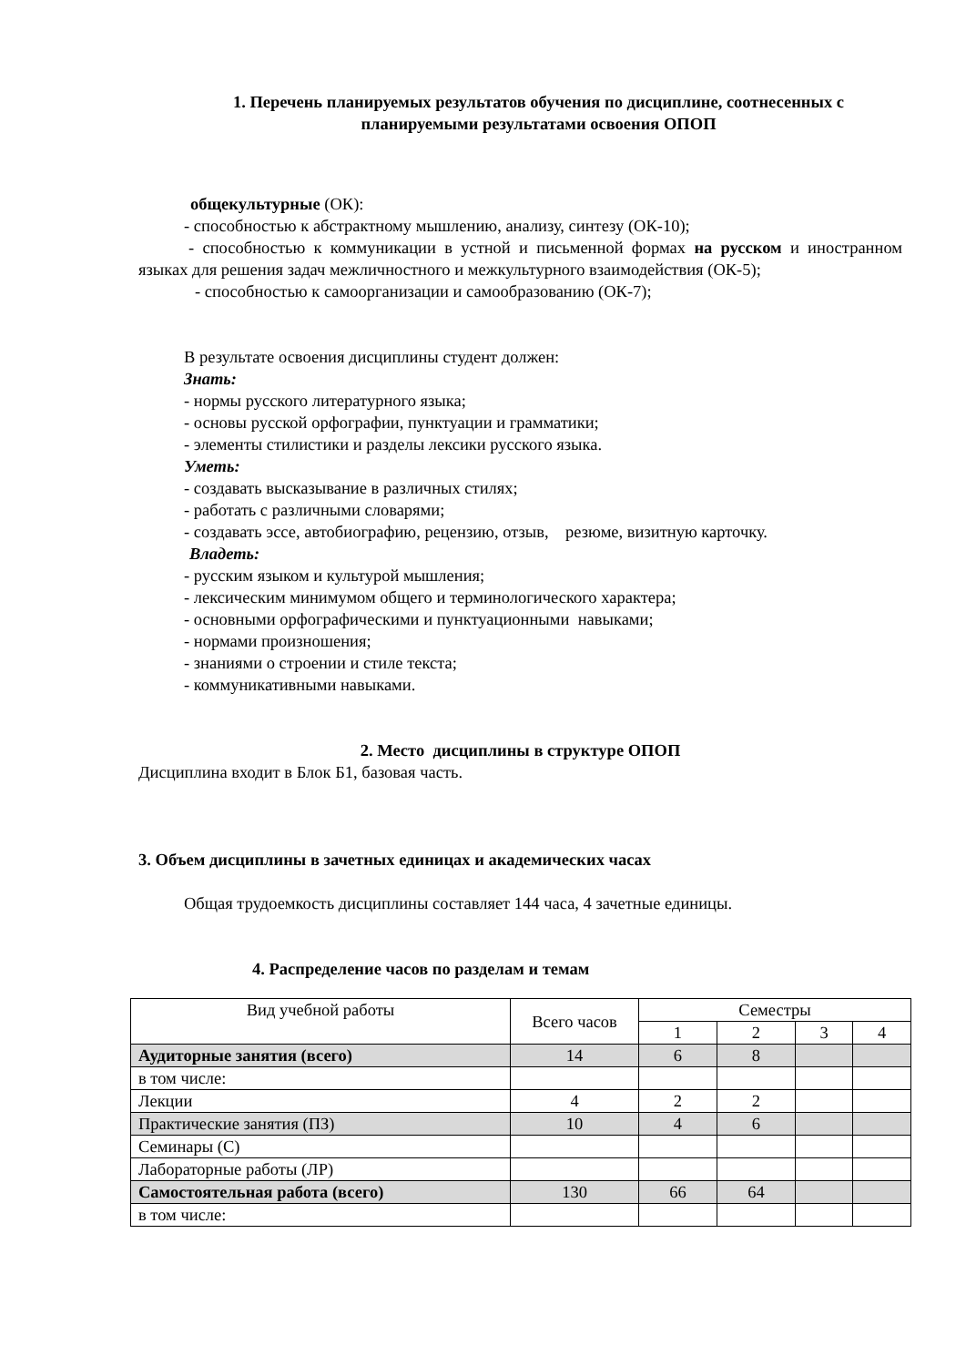1. Перечень планируемых результатов обучения по дисциплине, соотнесенных с планируемыми результатами освоения ОПОП
общекультурные (ОК):
- способностью к абстрактному мышлению, анализу, синтезу (ОК-10);
- способностью к коммуникации в устной и письменной формах на русском и иностранном языках для решения задач межличностного и межкультурного взаимодействия (ОК-5);
- способностью к самоорганизации и самообразованию (ОК-7);
В результате освоения дисциплины студент должен:
Знать:
- нормы русского литературного языка;
- основы русской орфографии, пунктуации и грамматики;
- элементы стилистики и разделы лексики русского языка.
Уметь:
- создавать высказывание в различных стилях;
- работать с различными словарями;
- создавать эссе, автобиографию, рецензию, отзыв, резюме, визитную карточку.
Владеть:
- русским языком и культурой мышления;
- лексическим минимумом общего и терминологического характера;
- основными орфографическими и пунктуационными навыками;
- нормами произношения;
- знаниями о строении и стиле текста;
- коммуникативными навыками.
2. Место дисциплины в структуре ОПОП
Дисциплина входит в Блок Б1, базовая часть.
3. Объем дисциплины в зачетных единицах и академических часах
Общая трудоемкость дисциплины составляет 144 часа, 4 зачетные единицы.
4. Распределение часов по разделам и темам
| Вид учебной работы | Всего часов | Семестры | | | |
| --- | --- | --- | --- | --- | --- |
| | | 1 | 2 | 3 | 4 |
| Аудиторные занятия (всего) | 14 | 6 | 8 | | |
| в том числе: | | | | | |
| Лекции | 4 | 2 | 2 | | |
| Практические занятия (ПЗ) | 10 | 4 | 6 | | |
| Семинары (С) | | | | | |
| Лабораторные работы (ЛР) | | | | | |
| Самостоятельная работа (всего) | 130 | 66 | 64 | | |
| в том числе: | | | | | |